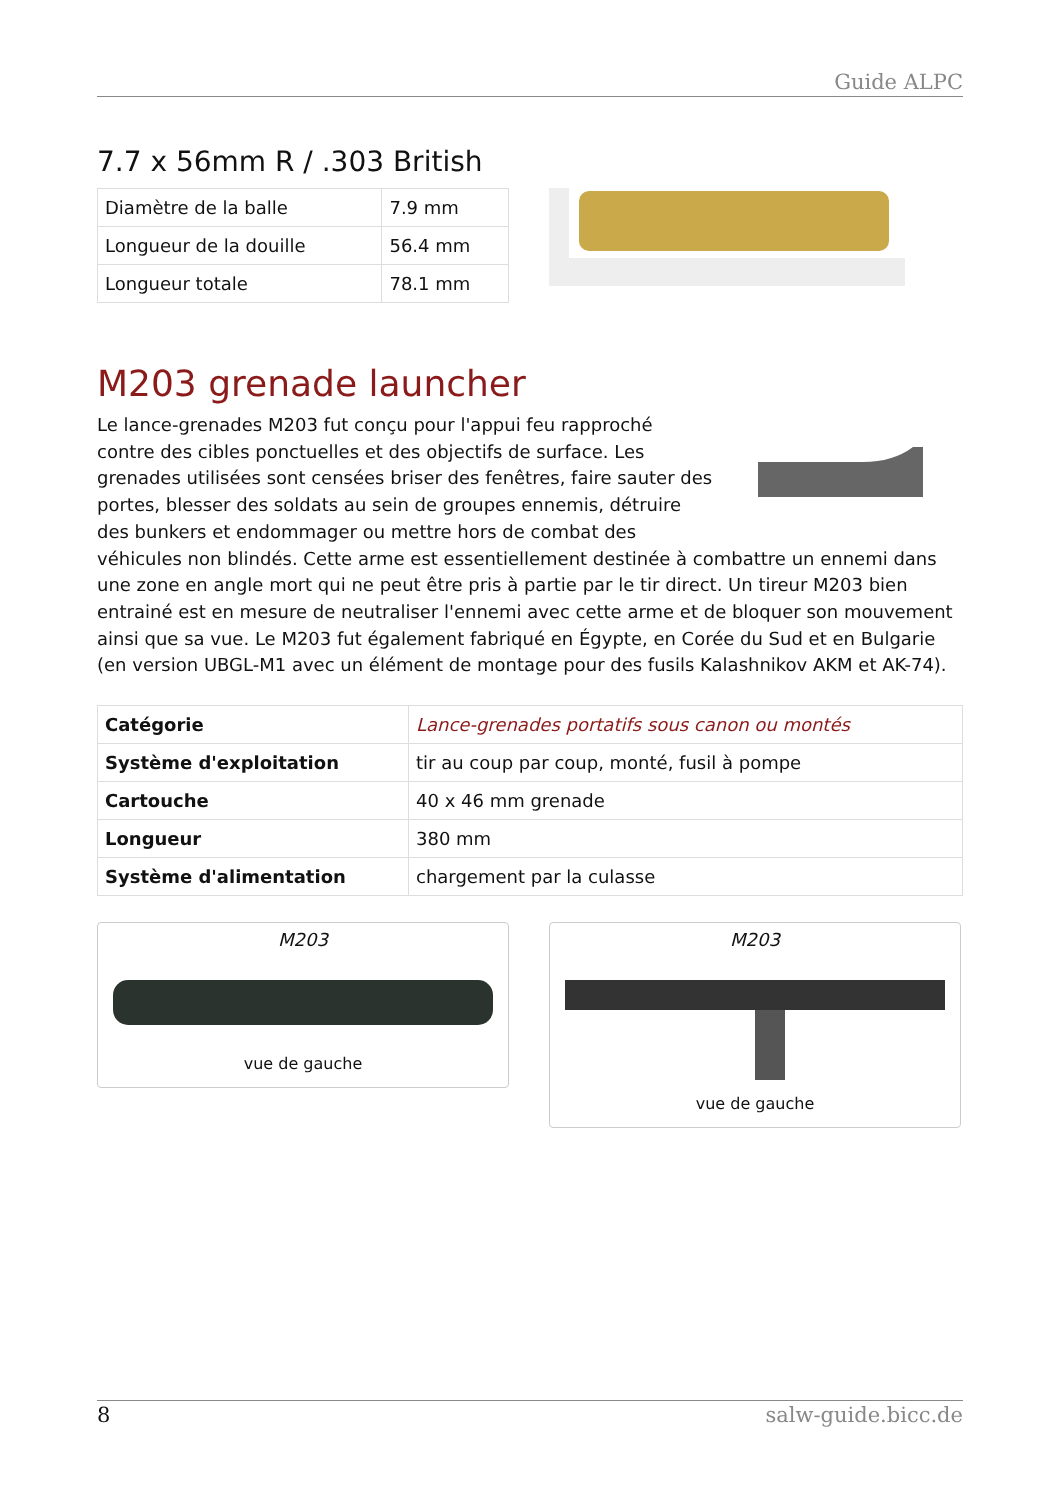Guide ALPC
7.7 x 56mm R / .303 British
| Diamètre de la balle | 7.9 mm |
| Longueur de la douille | 56.4 mm |
| Longueur totale | 78.1 mm |
M203 grenade launcher
Le lance-grenades M203 fut conçu pour l'appui feu rapproché contre des cibles ponctuelles et des objectifs de surface. Les grenades utilisées sont censées briser des fenêtres, faire sauter des portes, blesser des soldats au sein de groupes ennemis, détruire des bunkers et endommager ou mettre hors de combat des véhicules non blindés. Cette arme est essentiellement destinée à combattre un ennemi dans une zone en angle mort qui ne peut être pris à partie par le tir direct. Un tireur M203 bien entrainé est en mesure de neutraliser l'ennemi avec cette arme et de bloquer son mouvement ainsi que sa vue. Le M203 fut également fabriqué en Égypte, en Corée du Sud et en Bulgarie (en version UBGL-M1 avec un élément de montage pour des fusils Kalashnikov AKM et AK-74).
| Catégorie | Lance-grenades portatifs sous canon ou montés |
| Système d'exploitation | tir au coup par coup, monté, fusil à pompe |
| Cartouche | 40 x 46 mm grenade |
| Longueur | 380 mm |
| Système d'alimentation | chargement par la culasse |
M203
vue de gauche
M203
vue de gauche
8 salw-guide.bicc.de